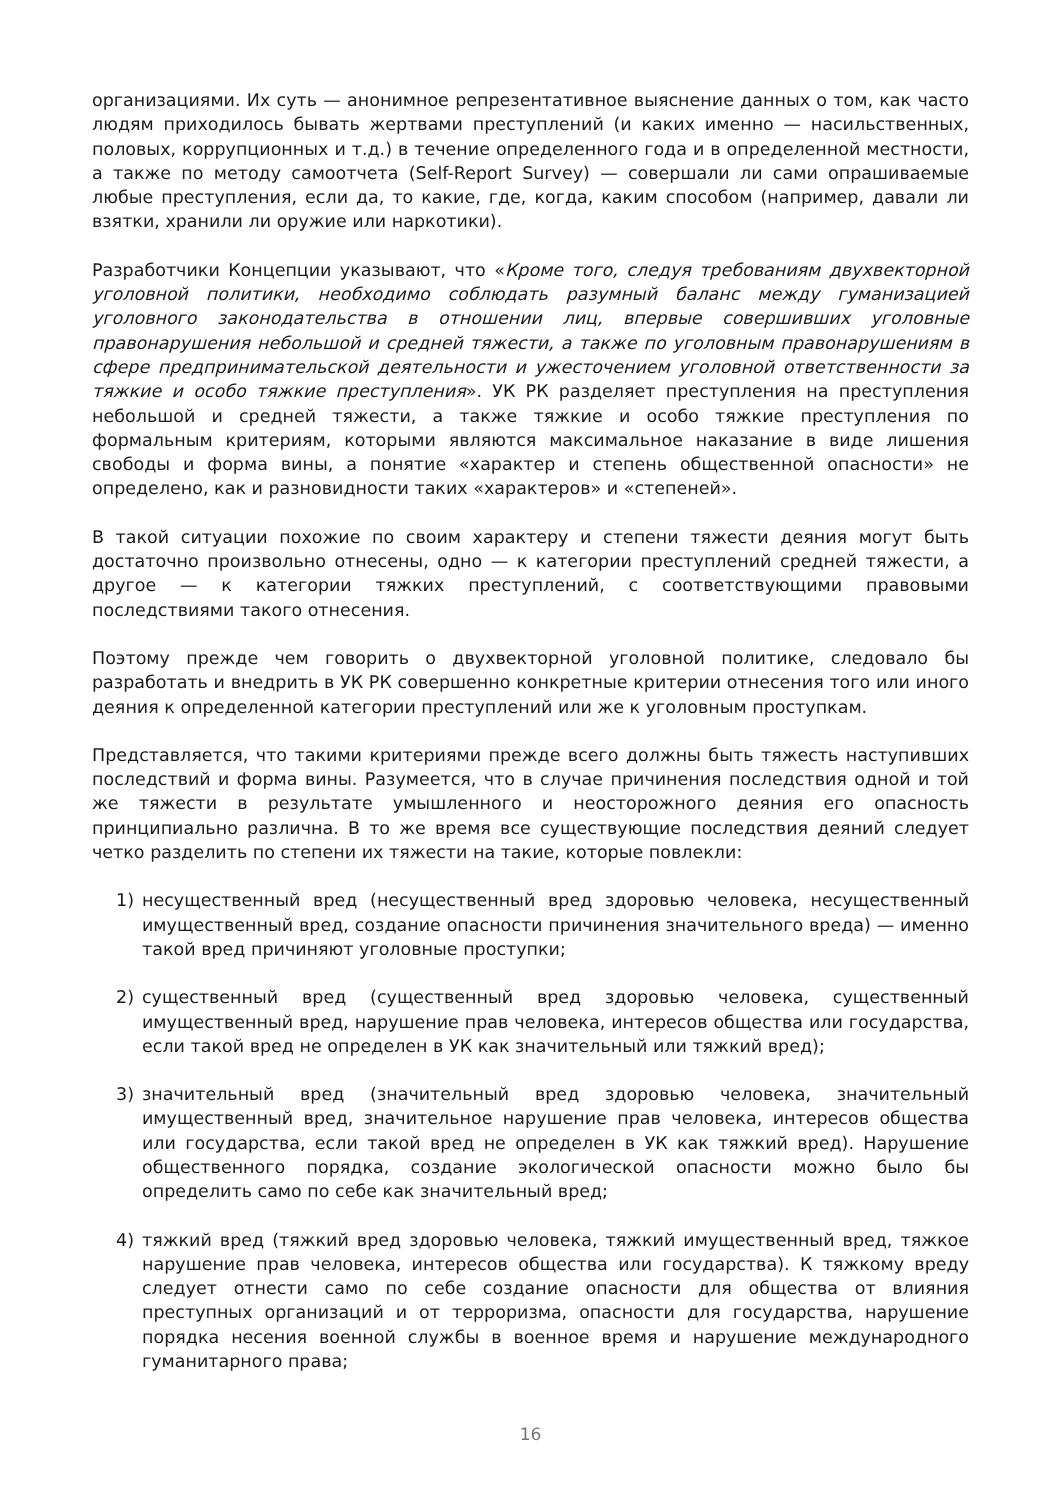организациями. Их суть — анонимное репрезентативное выяснение данных о том, как часто людям приходилось бывать жертвами преступлений (и каких именно — насильственных, половых, коррупционных и т.д.) в течение определенного года и в определенной местности, а также по методу самоотчета (Self-Report Survey) — совершали ли сами опрашиваемые любые преступления, если да, то какие, где, когда, каким способом (например, давали ли взятки, хранили ли оружие или наркотики).
Разработчики Концепции указывают, что «Кроме того, следуя требованиям двухвекторной уголовной политики, необходимо соблюдать разумный баланс между гуманизацией уголовного законодательства в отношении лиц, впервые совершивших уголовные правонарушения небольшой и средней тяжести, а также по уголовным правонарушениям в сфере предпринимательской деятельности и ужесточением уголовной ответственности за тяжкие и особо тяжкие преступления». УК РК разделяет преступления на преступления небольшой и средней тяжести, а также тяжкие и особо тяжкие преступления по формальным критериям, которыми являются максимальное наказание в виде лишения свободы и форма вины, а понятие «характер и степень общественной опасности» не определено, как и разновидности таких «характеров» и «степеней».
В такой ситуации похожие по своим характеру и степени тяжести деяния могут быть достаточно произвольно отнесены, одно — к категории преступлений средней тяжести, а другое — к категории тяжких преступлений, с соответствующими правовыми последствиями такого отнесения.
Поэтому прежде чем говорить о двухвекторной уголовной политике, следовало бы разработать и внедрить в УК РК совершенно конкретные критерии отнесения того или иного деяния к определенной категории преступлений или же к уголовным проступкам.
Представляется, что такими критериями прежде всего должны быть тяжесть наступивших последствий и форма вины. Разумеется, что в случае причинения последствия одной и той же тяжести в результате умышленного и неосторожного деяния его опасность принципиально различна. В то же время все существующие последствия деяний следует четко разделить по степени их тяжести на такие, которые повлекли:
1) несущественный вред (несущественный вред здоровью человека, несущественный имущественный вред, создание опасности причинения значительного вреда) — именно такой вред причиняют уголовные проступки;
2) существенный вред (существенный вред здоровью человека, существенный имущественный вред, нарушение прав человека, интересов общества или государства, если такой вред не определен в УК как значительный или тяжкий вред);
3) значительный вред (значительный вред здоровью человека, значительный имущественный вред, значительное нарушение прав человека, интересов общества или государства, если такой вред не определен в УК как тяжкий вред). Нарушение общественного порядка, создание экологической опасности можно было бы определить само по себе как значительный вред;
4) тяжкий вред (тяжкий вред здоровью человека, тяжкий имущественный вред, тяжкое нарушение прав человека, интересов общества или государства). К тяжкому вреду следует отнести само по себе создание опасности для общества от влияния преступных организаций и от терроризма, опасности для государства, нарушение порядка несения военной службы в военное время и нарушение международного гуманитарного права;
16